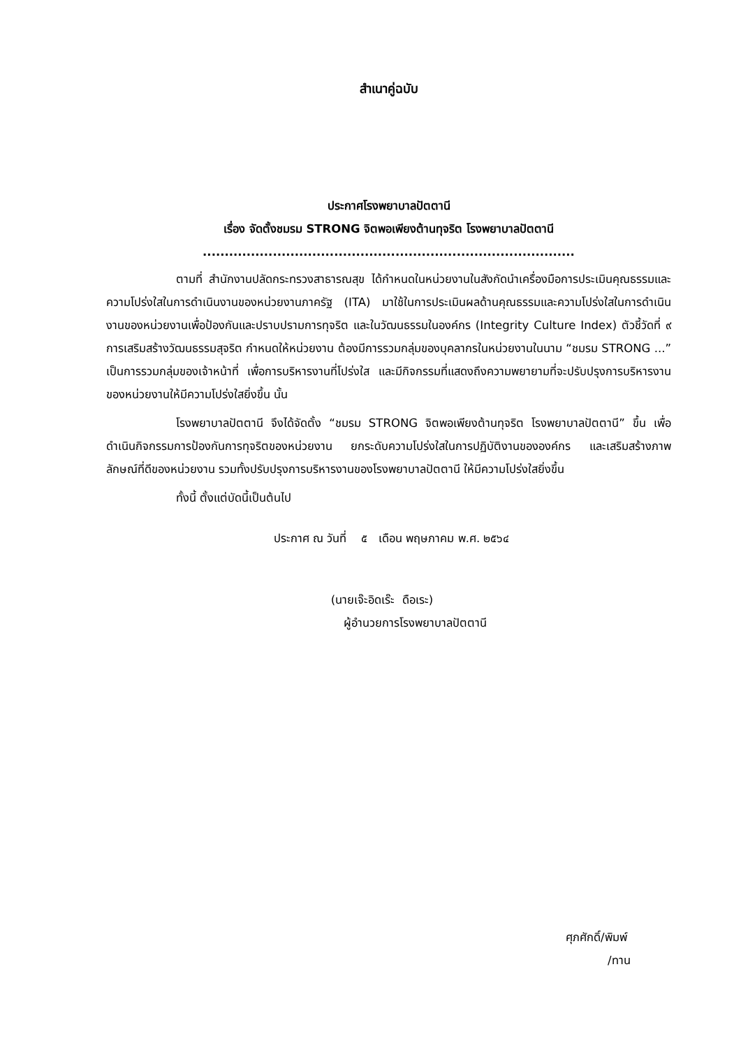สำเนาคู่ฉบับ
ประกาศโรงพยาบาลปัตตานี
เรื่อง จัดตั้งชมรม STRONG จิตพอเพียงต้านทุจริต โรงพยาบาลปัตตานี
.....................................................................................
ตามที่ สำนักงานปลัดกระทรวงสาธารณสุข ได้กำหนดในหน่วยงานในสังกัดนำเครื่องมือการประเมินคุณธรรมและความโปร่งใสในการดำเนินงานของหน่วยงานภาครัฐ (ITA) มาใช้ในการประเมินผลด้านคุณธรรมและความโปร่งใสในการดำเนินงานของหน่วยงานเพื่อป้องกันและปราบปรามการทุจริต และในวัฒนธรรมในองค์กร (Integrity Culture Index) ตัวชี้วัดที่ ๙ การเสริมสร้างวัฒนธรรมสุจริต กำหนดให้หน่วยงาน ต้องมีการรวมกลุ่มของบุคลากรในหน่วยงานในนาม “ชมรม STRONG ...” เป็นการรวมกลุ่มของเจ้าหน้าที่ เพื่อการบริหารงานที่โปร่งใส และมีกิจกรรมที่แสดงถึงความพยายามที่จะปรับปรุงการบริหารงานของหน่วยงานให้มีความโปร่งใสยิ่งขึ้น นั้น
โรงพยาบาลปัตตานี จึงได้จัดตั้ง “ชมรม STRONG จิตพอเพียงต้านทุจริต โรงพยาบาลปัตตานี” ขึ้น เพื่อดำเนินกิจกรรมการป้องกันการทุจริตของหน่วยงาน ยกระดับความโปร่งใสในการปฏิบัติงานขององค์กร และเสริมสร้างภาพลักษณ์ที่ดีของหน่วยงาน รวมทั้งปรับปรุงการบริหารงานของโรงพยาบาลปัตตานี ให้มีความโปร่งใสยิ่งขึ้น
ทั้งนี้ ตั้งแต่บัดนี้เป็นต้นไป
ประกาศ ณ วันที่ ๕ เดือน พฤษภาคม พ.ศ. ๒๕๖๔
(นายเจ๊ะอิดเร๊ะ ดือเระ)
ผู้อำนวยการโรงพยาบาลปัตตานี
ศุภศักดิ์/พิมพ์
/ทาน